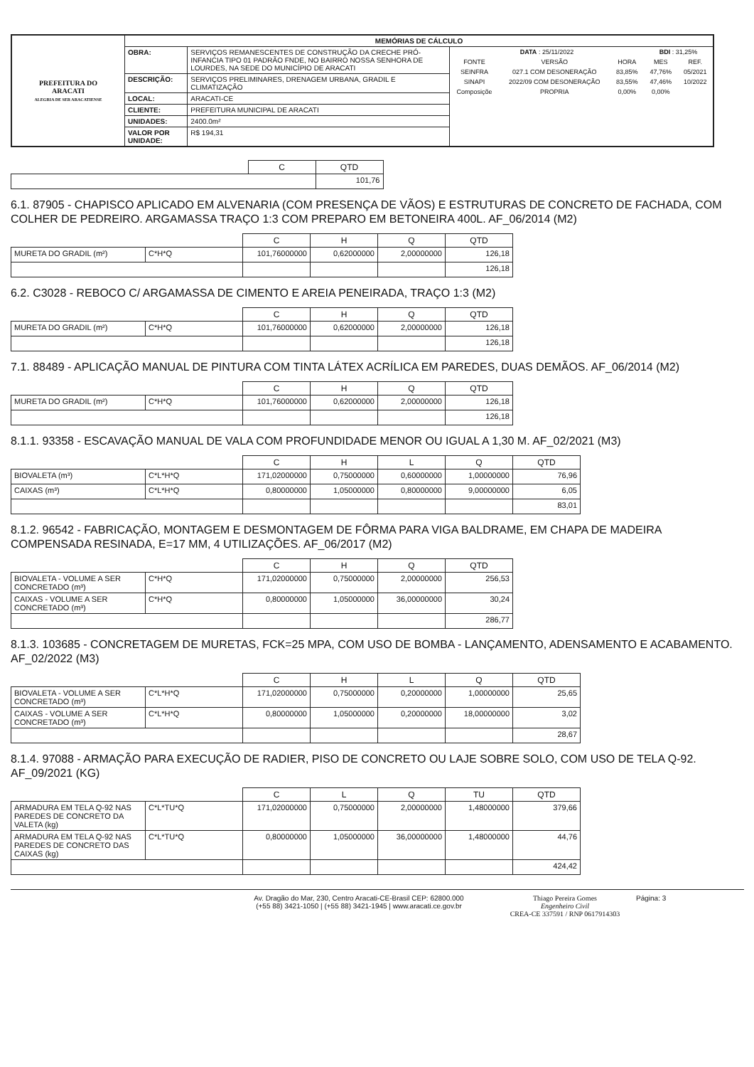| PREFEITURA DO ARACATI ALEGRIA DE SER ARACATIENSE | MEMÓRIAS DE CÁLCULO | | |
| | OBRA: | SERVIÇOS REMANESCENTES DE CONSTRUÇÃO DA CRECHE PRÓ-INFANCIA TIPO 01 PADRÃO FNDE, NO BAIRRO NOSSA SENHORA DE LOURDES, NA SEDE DO MUNICÍPIO DE ARACATI | / DATA : 25/11/2022 / / / BDI : 31,25% / / / FONTE / VERSÃO / HORA / MES / REF. / / SEINFRA / 027.1 COM DESONERAÇÃO / 83,85% / 47,76% / 05/2021 / / SINAPI / 2022/09 COM DESONERAÇÃO / 83,55% / 47,46% / 10/2022 / / Composiçõe / PROPRIA / 0,00% / 0,00% / / |
| | DESCRIÇÃO: | SERVIÇOS PRELIMINARES, DRENAGEM URBANA, GRADIL E CLIMATIZAÇÃO | |
| | LOCAL: | ARACATI-CE | |
| | CLIENTE: | PREFEITURA MUNICIPAL DE ARACATI | |
| | UNIDADES: | 2400.0m² | |
| | VALOR POR UNIDADE: | R$ 194,31 | |
| | C | QTD |
| --- | --- | --- |
| | | 101,76 |
6.1. 87905 - CHAPISCO APLICADO EM ALVENARIA (COM PRESENÇA DE VÃOS) E ESTRUTURAS DE CONCRETO DE FACHADA, COM COLHER DE PEDREIRO. ARGAMASSA TRAÇO 1:3 COM PREPARO EM BETONEIRA 400L. AF_06/2014 (M2)
| | | C | H | Q | QTD |
| --- | --- | --- | --- | --- | --- |
| MURETA DO GRADIL (m²) | C*H*Q | 101,76000000 | 0,62000000 | 2,00000000 | 126,18 |
| | | | | | 126,18 |
6.2. C3028 - REBOCO C/ ARGAMASSA DE CIMENTO E AREIA PENEIRADA, TRAÇO 1:3 (M2)
| | | C | H | Q | QTD |
| --- | --- | --- | --- | --- | --- |
| MURETA DO GRADIL (m²) | C*H*Q | 101,76000000 | 0,62000000 | 2,00000000 | 126,18 |
| | | | | | 126,18 |
7.1. 88489 - APLICAÇÃO MANUAL DE PINTURA COM TINTA LÁTEX ACRÍLICA EM PAREDES, DUAS DEMÃOS. AF_06/2014 (M2)
| | | C | H | Q | QTD |
| --- | --- | --- | --- | --- | --- |
| MURETA DO GRADIL (m²) | C*H*Q | 101,76000000 | 0,62000000 | 2,00000000 | 126,18 |
| | | | | | 126,18 |
8.1.1. 93358 - ESCAVAÇÃO MANUAL DE VALA COM PROFUNDIDADE MENOR OU IGUAL A 1,30 M. AF_02/2021 (M3)
| | | C | H | L | Q | QTD |
| --- | --- | --- | --- | --- | --- | --- |
| BIOVALETA (m³) | C*L*H*Q | 171,02000000 | 0,75000000 | 0,60000000 | 1,00000000 | 76,96 |
| CAIXAS (m³) | C*L*H*Q | 0,80000000 | 1,05000000 | 0,80000000 | 9,00000000 | 6,05 |
| | | | | | | 83,01 |
8.1.2. 96542 - FABRICAÇÃO, MONTAGEM E DESMONTAGEM DE FÔRMA PARA VIGA BALDRAME, EM CHAPA DE MADEIRA COMPENSADA RESINADA, E=17 MM, 4 UTILIZAÇÕES. AF_06/2017 (M2)
| | | C | H | Q | QTD |
| --- | --- | --- | --- | --- | --- |
| BIOVALETA - VOLUME A SER CONCRETADO (m³) | C*H*Q | 171,02000000 | 0,75000000 | 2,00000000 | 256,53 |
| CAIXAS - VOLUME A SER CONCRETADO (m³) | C*H*Q | 0,80000000 | 1,05000000 | 36,00000000 | 30,24 |
| | | | | | 286,77 |
8.1.3. 103685 - CONCRETAGEM DE MURETAS, FCK=25 MPA, COM USO DE BOMBA - LANÇAMENTO, ADENSAMENTO E ACABAMENTO. AF_02/2022 (M3)
| | | C | H | L | Q | QTD |
| --- | --- | --- | --- | --- | --- | --- |
| BIOVALETA - VOLUME A SER CONCRETADO (m³) | C*L*H*Q | 171,02000000 | 0,75000000 | 0,20000000 | 1,00000000 | 25,65 |
| CAIXAS - VOLUME A SER CONCRETADO (m³) | C*L*H*Q | 0,80000000 | 1,05000000 | 0,20000000 | 18,00000000 | 3,02 |
| | | | | | | 28,67 |
8.1.4. 97088 - ARMAÇÃO PARA EXECUÇÃO DE RADIER, PISO DE CONCRETO OU LAJE SOBRE SOLO, COM USO DE TELA Q-92. AF_09/2021 (KG)
| | | C | L | Q | TU | QTD |
| --- | --- | --- | --- | --- | --- | --- |
| ARMADURA EM TELA Q-92 NAS PAREDES DE CONCRETO DA VALETA (kg) | C*L*TU*Q | 171,02000000 | 0,75000000 | 2,00000000 | 1,48000000 | 379,66 |
| ARMADURA EM TELA Q-92 NAS PAREDES DE CONCRETO DAS CAIXAS (kg) | C*L*TU*Q | 0,80000000 | 1,05000000 | 36,00000000 | 1,48000000 | 44,76 |
| | | | | | | 424,42 |
Av. Dragão do Mar, 230, Centro Aracati-CE-Brasil CEP: 62800.000
(+55 88) 3421-1050 | (+55 88) 3421-1945 | www.aracati.ce.gov.br
Thiago Pereira Gomes
Engenheiro Civil
CREA-CE 337591 / RNP 0617914303
Página: 3